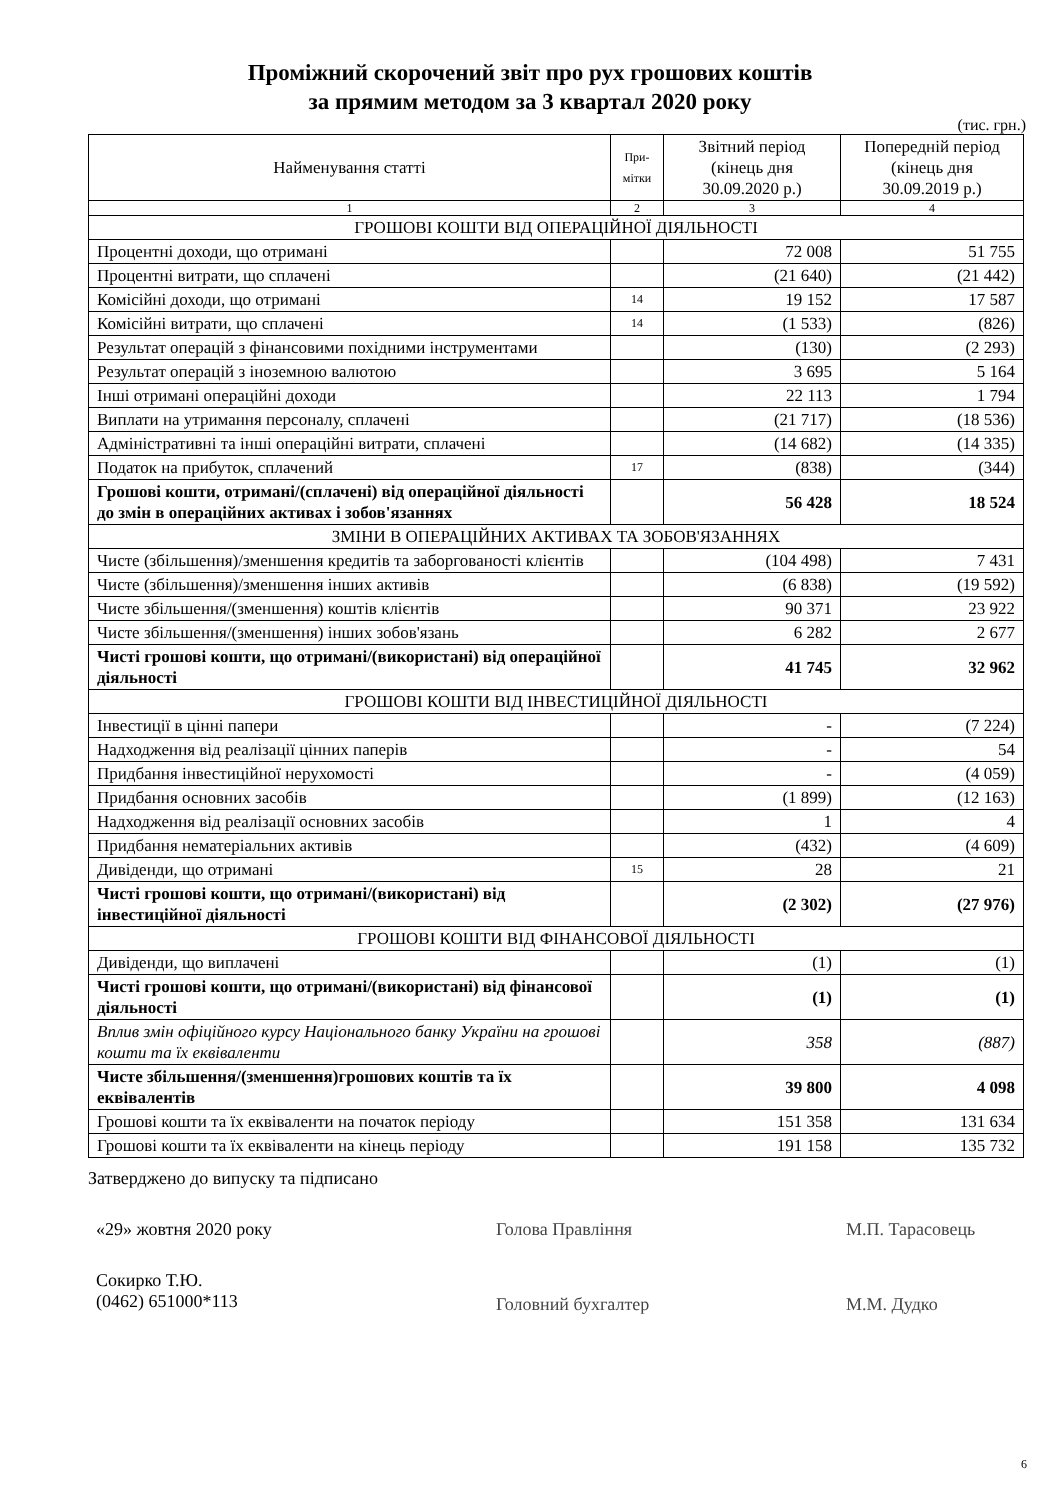Проміжний скорочений звіт про рух грошових коштів
за прямим методом за 3 квартал 2020 року
(тис. грн.)
| Найменування статті | При- мітки | Звітний період (кінець дня 30.09.2020 р.) | Попередній період (кінець дня 30.09.2019 р.) |
| --- | --- | --- | --- |
| 1 | 2 | 3 | 4 |
| ГРОШОВІ КОШТИ ВІД ОПЕРАЦІЙНОЇ ДІЯЛЬНОСТІ | | | |
| Процентні доходи, що отримані | | 72 008 | 51 755 |
| Процентні витрати, що сплачені | | (21 640) | (21 442) |
| Комісійні доходи, що отримані | 14 | 19 152 | 17 587 |
| Комісійні витрати, що сплачені | 14 | (1 533) | (826) |
| Результат операцій з фінансовими похідними інструментами | | (130) | (2 293) |
| Результат операцій з іноземною валютою | | 3 695 | 5 164 |
| Інші отримані операційні доходи | | 22 113 | 1 794 |
| Виплати на утримання персоналу, сплачені | | (21 717) | (18 536) |
| Адміністративні та інші операційні витрати, сплачені | | (14 682) | (14 335) |
| Податок на прибуток, сплачений | 17 | (838) | (344) |
| Грошові кошти, отримані/(сплачені) від операційної діяльності до змін в операційних активах і зобов'язаннях | | 56 428 | 18 524 |
| ЗМІНИ В ОПЕРАЦІЙНИХ АКТИВАХ ТА ЗОБОВ'ЯЗАННЯХ | | | |
| Чисте (збільшення)/зменшення кредитів та заборгованості клієнтів | | (104 498) | 7 431 |
| Чисте (збільшення)/зменшення інших активів | | (6 838) | (19 592) |
| Чисте збільшення/(зменшення) коштів клієнтів | | 90 371 | 23 922 |
| Чисте збільшення/(зменшення) інших зобов'язань | | 6 282 | 2 677 |
| Чисті грошові кошти, що отримані/(використані) від операційної діяльності | | 41 745 | 32 962 |
| ГРОШОВІ КОШТИ ВІД ІНВЕСТИЦІЙНОЇ ДІЯЛЬНОСТІ | | | |
| Інвестиції в цінні папери | | - | (7 224) |
| Надходження від реалізації цінних паперів | | - | 54 |
| Придбання інвестиційної нерухомості | | - | (4 059) |
| Придбання основних засобів | | (1 899) | (12 163) |
| Надходження від реалізації основних засобів | | 1 | 4 |
| Придбання нематеріальних активів | | (432) | (4 609) |
| Дивіденди, що отримані | 15 | 28 | 21 |
| Чисті грошові кошти, що отримані/(використані) від інвестиційної діяльності | | (2 302) | (27 976) |
| ГРОШОВІ КОШТИ ВІД ФІНАНСОВОЇ ДІЯЛЬНОСТІ | | | |
| Дивіденди, що виплачені | | (1) | (1) |
| Чисті грошові кошти, що отримані/(використані) від фінансової діяльності | | (1) | (1) |
| Вплив змін офіційного курсу Національного банку України на грошові кошти та їх еквіваленти | | 358 | (887) |
| Чисте збільшення/(зменшення)грошових коштів та їх еквівалентів | | 39 800 | 4 098 |
| Грошові кошти та їх еквіваленти на початок періоду | | 151 358 | 131 634 |
| Грошові кошти та їх еквіваленти на кінець періоду | | 191 158 | 135 732 |
Затверджено до випуску та підписано
«29» жовтня 2020 року Голова Правління М.П. Тарасовець
Сокирко Т.Ю.
(0462) 651000*113
Головний бухгалтер М.М. Дудко
6